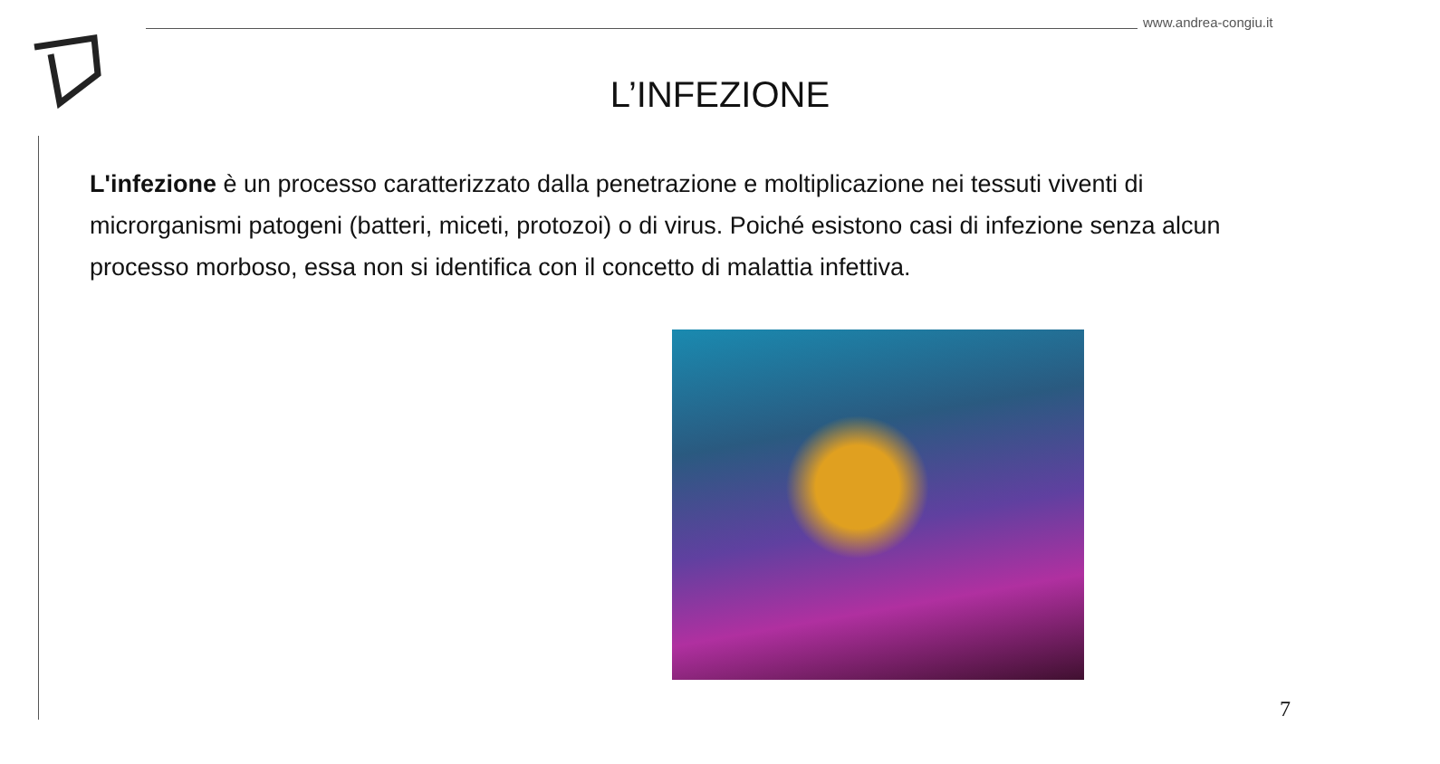www.andrea-congiu.it
L’INFEZIONE
L'infezione è un processo caratterizzato dalla penetrazione e moltiplicazione nei tessuti viventi di microrganismi patogeni (batteri, miceti, protozoi) o di virus. Poiché esistono casi di infezione senza alcun processo morboso, essa non si identifica con il concetto di malattia infettiva.
7